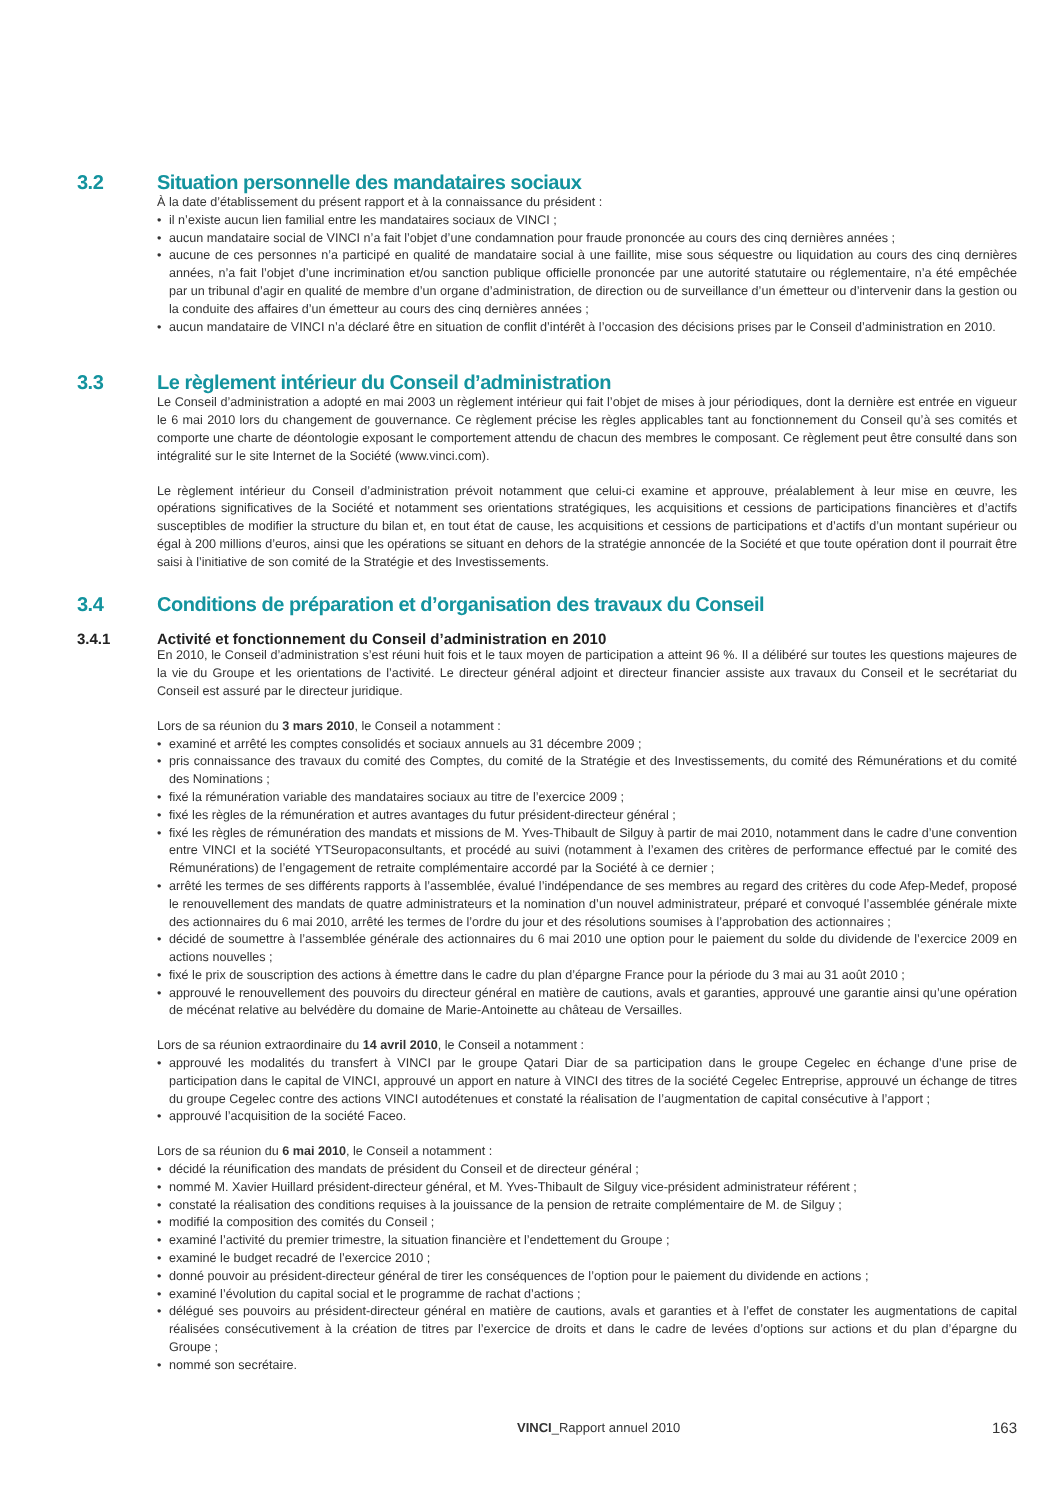3.2 Situation personnelle des mandataires sociaux
À la date d’établissement du présent rapport et à la connaissance du président :
il n’existe aucun lien familial entre les mandataires sociaux de VINCI ;
aucun mandataire social de VINCI n’a fait l’objet d’une condamnation pour fraude prononcée au cours des cinq dernières années ;
aucune de ces personnes n’a participé en qualité de mandataire social à une faillite, mise sous séquestre ou liquidation au cours des cinq dernières années, n’a fait l’objet d’une incrimination et/ou sanction publique officielle prononcée par une autorité statutaire ou réglementaire, n’a été empêchée par un tribunal d’agir en qualité de membre d’un organe d’administration, de direction ou de surveillance d’un émetteur ou d’intervenir dans la gestion ou la conduite des affaires d’un émetteur au cours des cinq dernières années ;
aucun mandataire de VINCI n’a déclaré être en situation de conflit d’intérêt à l’occasion des décisions prises par le Conseil d’administration en 2010.
3.3 Le règlement intérieur du Conseil d’administration
Le Conseil d’administration a adopté en mai 2003 un règlement intérieur qui fait l’objet de mises à jour périodiques, dont la dernière est entrée en vigueur le 6 mai 2010 lors du changement de gouvernance. Ce règlement précise les règles applicables tant au fonctionnement du Conseil qu’à ses comités et comporte une charte de déontologie exposant le comportement attendu de chacun des membres le composant. Ce règlement peut être consulté dans son intégralité sur le site Internet de la Société (www.vinci.com).
Le règlement intérieur du Conseil d’administration prévoit notamment que celui-ci examine et approuve, préalablement à leur mise en œuvre, les opérations significatives de la Société et notamment ses orientations stratégiques, les acquisitions et cessions de participations financières et d’actifs susceptibles de modifier la structure du bilan et, en tout état de cause, les acquisitions et cessions de participations et d’actifs d’un montant supérieur ou égal à 200 millions d’euros, ainsi que les opérations se situant en dehors de la stratégie annoncée de la Société et que toute opération dont il pourrait être saisi à l’initiative de son comité de la Stratégie et des Investissements.
3.4 Conditions de préparation et d’organisation des travaux du Conseil
3.4.1 Activité et fonctionnement du Conseil d’administration en 2010
En 2010, le Conseil d’administration s’est réuni huit fois et le taux moyen de participation a atteint 96 %. Il a délibéré sur toutes les questions majeures de la vie du Groupe et les orientations de l’activité. Le directeur général adjoint et directeur financier assiste aux travaux du Conseil et le secrétariat du Conseil est assuré par le directeur juridique.
Lors de sa réunion du 3 mars 2010, le Conseil a notamment :
examiné et arrêté les comptes consolidés et sociaux annuels au 31 décembre 2009 ;
pris connaissance des travaux du comité des Comptes, du comité de la Stratégie et des Investissements, du comité des Rémunérations et du comité des Nominations ;
fixé la rémunération variable des mandataires sociaux au titre de l’exercice 2009 ;
fixé les règles de la rémunération et autres avantages du futur président-directeur général ;
fixé les règles de rémunération des mandats et missions de M. Yves-Thibault de Silguy à partir de mai 2010, notamment dans le cadre d’une convention entre VINCI et la société YTSeuropaconsultants, et procédé au suivi (notamment à l’examen des critères de performance effectué par le comité des Rémunérations) de l’engagement de retraite complémentaire accordé par la Société à ce dernier ;
arrêté les termes de ses différents rapports à l’assemblée, évalué l’indépendance de ses membres au regard des critères du code Afep-Medef, proposé le renouvellement des mandats de quatre administrateurs et la nomination d’un nouvel administrateur, préparé et convoqué l’assemblée générale mixte des actionnaires du 6 mai 2010, arrêté les termes de l’ordre du jour et des résolutions soumises à l’approbation des actionnaires ;
décidé de soumettre à l’assemblée générale des actionnaires du 6 mai 2010 une option pour le paiement du solde du dividende de l’exercice 2009 en actions nouvelles ;
fixé le prix de souscription des actions à émettre dans le cadre du plan d’épargne France pour la période du 3 mai au 31 août 2010 ;
approuvé le renouvellement des pouvoirs du directeur général en matière de cautions, avals et garanties, approuvé une garantie ainsi qu’une opération de mécénat relative au belvédère du domaine de Marie-Antoinette au château de Versailles.
Lors de sa réunion extraordinaire du 14 avril 2010, le Conseil a notamment :
approuvé les modalités du transfert à VINCI par le groupe Qatari Diar de sa participation dans le groupe Cegelec en échange d’une prise de participation dans le capital de VINCI, approuvé un apport en nature à VINCI des titres de la société Cegelec Entreprise, approuvé un échange de titres du groupe Cegelec contre des actions VINCI autodétenues et constaté la réalisation de l’augmentation de capital consécutive à l’apport ;
approuvé l’acquisition de la société Faceo.
Lors de sa réunion du 6 mai 2010, le Conseil a notamment :
décidé la réunification des mandats de président du Conseil et de directeur général ;
nommé M. Xavier Huillard président-directeur général, et M. Yves-Thibault de Silguy vice-président administrateur référent ;
constaté la réalisation des conditions requises à la jouissance de la pension de retraite complémentaire de M. de Silguy ;
modifié la composition des comités du Conseil ;
examiné l’activité du premier trimestre, la situation financière et l’endettement du Groupe ;
examiné le budget recadré de l’exercice 2010 ;
donné pouvoir au président-directeur général de tirer les conséquences de l’option pour le paiement du dividende en actions ;
examiné l’évolution du capital social et le programme de rachat d’actions ;
délégué ses pouvoirs au président-directeur général en matière de cautions, avals et garanties et à l’effet de constater les augmentations de capital réalisées consécutivement à la création de titres par l’exercice de droits et dans le cadre de levées d’options sur actions et du plan d’épargne du Groupe ;
nommé son secrétaire.
VINCI_Rapport annuel 2010 163